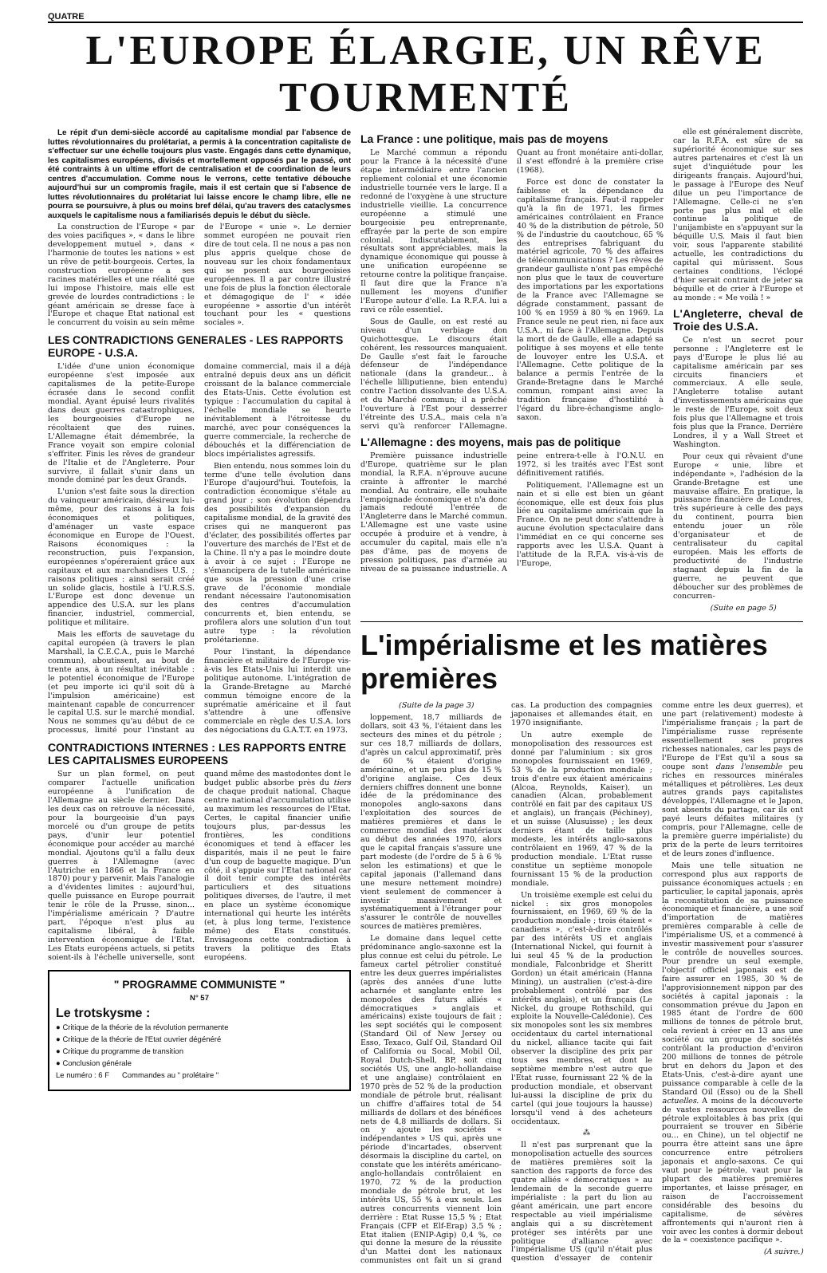QUATRE
L'EUROPE ÉLARGIE, UN RÊVE TOURMENTÉ
Le répit d'un demi-siècle accordé au capitalisme mondial par l'absence de luttes révolutionnaires du prolétariat, a permis à la concentration capitaliste de s'effectuer sur une échelle toujours plus vaste. Engagés dans cette dynamique, les capitalismes européens, divisés et mortellement opposés par le passé, ont été contraints à un ultime effort de centralisation et de coordination de leurs centres d'accumulation. Comme nous le verrons, cette tentative débouche aujourd'hui sur un compromis fragile, mais il est certain que si l'absence de luttes révolutionnaires du prolétariat lui laisse encore le champ libre, elle ne pourra se poursuivre, à plus ou moins bref délai, qu'au travers des cataclysmes auxquels le capitalisme nous a familiarisés depuis le début du siècle.
La construction de l'Europe « par des voies pacifiques », « dans le libre developpement mutuel », dans « l'harmonie de toutes les nations » est un rêve de petit-bourgeois. Certes, la construction européenne a ses racines matérielles et une réalité que lui impose l'histoire, mais elle est grevée de lourdes contradictions : le géant américain se dresse face à l'Europe et chaque Etat national est le concurrent du voisin au sein même de l'Europe « unie ». Le dernier sommet européen ne pouvait rien dire de tout cela. Il ne nous a pas non plus appris quelque chose de nouveau sur les choix fondamentaux qui se posent aux bourgeoisies européennes. Il a par contre illustré une fois de plus la fonction électorale et démagogique de l' « idée européenne » assortie d'un intérêt touchant pour les « questions sociales ».
LES CONTRADICTIONS GENERALES - LES RAPPORTS EUROPE - U.S.A.
L'idée d'une union économique européenne s'est imposée aux capitalismes de la petite-Europe écrasée dans le second conflit mondial. Ayant épuisé leurs rivalités dans deux guerres catastrophiques, les bourgeoisies d'Europe ne récoltaient que des ruines. L'Allemagne était démembrée, la France voyait son empire colonial s'effriter. Finis les rêves de grandeur de l'Italie et de l'Angleterre. Pour survivre, il fallait s'unir dans un monde dominé par les deux Grands.
L'union s'est faite sous la direction du vainqueur américain, désireux lui-même, pour des raisons à la fois économiques et politiques, d'aménager un vaste espace économique en Europe de l'Ouest. Raisons économiques : la reconstruction, puis l'expansion, européennes s'opéreraient grâce aux capitaux et aux marchandises U.S. ; raisons politiques : ainsi serait créé un solide glacis, hostile à l'U.R.S.S. L'Europe est donc devenue un appendice des U.S.A. sur les plans financier, industriel, commercial, politique et militaire.
Mais les efforts de sauvetage du capital européen (à travers le plan Marshall, la C.E.C.A., puis le Marché commun), aboutissent, au bout de trente ans, à un résultat inévitable : le potentiel économique de l'Europe (et peu importe ici qu'il soit dû à l'impulsion américaine) est maintenant capable de concurrencer le capital U.S. sur le marché mondial. Nous ne sommes qu'au début de ce processus, limité pour l'instant au domaine commercial, mais il a déjà entraîné depuis deux ans un déficit croissant de la balance commerciale des Etats-Unis. Cette évolution est typique : l'accumulation du capital à l'échelle mondiale se heurte inévitablement à l'étroitesse du marché, avec pour conséquences la guerre commerciale, la recherche de débouchés et la différenciation de blocs impérialistes agressifs.
Bien entendu, nous sommes loin du terme d'une telle évolution dans l'Europe d'aujourd'hui. Toutefois, la contradiction économique s'étale au grand jour ; son évolution dépendra des possibilités d'expansion du capitalisme mondial, de la gravité des crises qui ne manqueront pas d'éclater, des possibilités offertes par l'ouverture des marchés de l'Est et de la Chine. Il n'y a pas le moindre doute à avoir à ce sujet : l'Europe ne s'émancipera de la tutelle américaine que sous la pression d'une crise grave de l'économie mondiale rendant nécessaire l'autonomisation des centres d'accumulation concurrents et, bien entendu, se profilera alors une solution d'un tout autre type : la révolution prolétarienne.
Pour l'instant, la dépendance financière et militaire de l'Europe vis-à-vis les Etats-Unis lui interdit une politique autonome. L'intégration de la Grande-Bretagne au Marché commun témoigne encore de la suprématie américaine et il faut s'attendre à une offensive commerciale en règle des U.S.A. lors des négociations du G.A.T.T. en 1973.
CONTRADICTIONS INTERNES : LES RAPPORTS ENTRE LES CAPITALISMES EUROPEENS
Sur un plan formel, on peut comparer l'actuelle unification européenne à l'unification de l'Allemagne au siècle dernier. Dans les deux cas on retrouve la nécessité, pour la bourgeoisie d'un pays morcelé ou d'un groupe de petits pays, d'unir leur potentiel économique pour accéder au marché mondial. Ajoutons qu'il a fallu deux guerres à l'Allemagne (avec l'Autriche en 1866 et la France en 1870) pour y parvenir. Mais l'analogie a d'évidentes limites : aujourd'hui, quelle puissance en Europe pourrait tenir le rôle de la Prusse, sinon... l'impérialisme américain ? D'autre part, l'époque n'est plus au capitalisme libéral, à faible intervention économique de l'Etat. Les Etats européens actuels, si petits soient-ils à l'échelle universelle, sont quand même des mastodontes dont le budget public absorbe près du tiers de chaque produit national. Chaque centre national d'accumulation utilise au maximum les ressources de l'Etat. Certes, le capital financier unifie toujours plus, par-dessus les frontières, les conditions économiques et tend à effacer les disparités, mais il ne peut le faire d'un coup de baguette magique. D'un côté, il s'appuie sur l'Etat national car il doit tenir compte des intérêts particuliers et des situations politiques diverses, de l'autre, il met en place un système économique international qui heurte les intérêts (et, à plus long terme, l'existence même) des Etats constitués. Envisageons cette contradiction à travers la politique des Etats européens.
" PROGRAMME COMMUNISTE "
N° 57
Le trotskysme :
● Critique de la théorie de la révolution permanente
● Critique de la théorie de l'Etat ouvrier dégénéré
● Critique du programme de transition
● Conclusion générale
Le numéro : 6 F Commandes au " prolétaire "
La France : une politique, mais pas de moyens
Le Marché commun a répondu pour la France à la nécessité d'une étape intermédiaire entre l'ancien repliement colonial et une économie industrielle tournée vers le large. Il a redonné de l'oxygène à une structure industrielle vieillie. La concurrence européenne a stimulé une bourgeoisie peu entreprenante, effrayée par la perte de son empire colonial. Indiscutablement, les résultats sont appréciables, mais la dynamique économique qui pousse à une unification européenne se retourne contre la politique française. Il faut dire que la France n'a nullement les moyens d'unifier l'Europe autour d'elle. La R.F.A. lui a ravi ce rôle essentiel.
Sous de Gaulle, on est resté au niveau d'un verbiage don Quichottesque. Le discours était cohérent, les ressources manquaient. De Gaulle s'est fait le farouche défenseur de l'indépendance nationale (dans la grandeur... à l'échelle lilliputienne, bien entendu) contre l'action dissolvante des U.S.A. et du Marché commun; il a prêché l'ouverture à l'Est pour desserrer l'étreinte des U.S.A., mais cela n'a servi qu'à renforcer l'Allemagne. Quant au front monétaire anti-dollar, il s'est effondré à la première crise (1968).
Force est donc de constater la faiblesse et la dépendance du capitalisme français. Faut-il rappeler qu'à la fin de 1971, les firmes américaines contrôlaient en France 40 % de la distribution de pétrole, 50 % de l'industrie du caoutchouc, 65 % des entreprises fabriquant du matériel agricole, 70 % des affaires de télécommunications ? Les rêves de grandeur gaulliste n'ont pas empêché non plus que le taux de couverture des importations par les exportations de la France avec l'Allemagne se dégrade constamment, passant de 100 % en 1959 à 80 % en 1969. La France seule ne peut rien, ni face aux U.S.A., ni face à l'Allemagne. Depuis la mort de de Gaulle, elle a adapté sa politique à ses moyens et elle tente de louvoyer entre les U.S.A. et l'Allemagne. Cette politique de la balance a permis l'entrée de la Grande-Bretagne dans le Marché commun, rompant ainsi avec la tradition française d'hostilité à l'égard du libre-échangisme anglo-saxon.
L'Allemagne : des moyens, mais pas de politique
Première puissance industrielle d'Europe, quatrième sur le plan mondial, la R.F.A. n'éprouve aucune crainte à affronter le marché mondial. Au contraire, elle souhaite l'empoignade économique et n'a donc jamais redouté l'entrée de l'Angleterre dans le Marché commun. L'Allemagne est une vaste usine occupée à produire et à vendre, à accumuler du capital, mais elle n'a pas d'âme, pas de moyens de pression politiques, pas d'armée au niveau de sa puissance industrielle. A peine entrera-t-elle à l'O.N.U. en 1972, si les traités avec l'Est sont définitivement ratifiés.
Politiquement, l'Allemagne est un nain et si elle est bien un géant économique, elle est deux fois plus liée au capitalisme américain que la France. On ne peut donc s'attendre à aucune évolution spectaculaire dans l'immédiat en ce qui concerne ses rapports avec les U.S.A. Quant à l'attitude de la R.F.A. vis-à-vis de l'Europe,
elle est généralement discrète, car la R.F.A. est sûre de sa supériorité économique sur ses autres partenaires et c'est là un sujet d'inquiétude pour les dirigeants français. Aujourd'hui, le passage à l'Europe des Neuf dilue un peu l'importance de l'Allemagne. Celle-ci ne s'en porte pas plus mal et elle continue la politique de l'unijambiste en s'appuyant sur la béquille U.S. Mais il faut bien voir, sous l'apparente stabilité actuelle, les contradictions du capital qui mûrissent. Sous certaines conditions, l'éclopé d'hier serait contraint de jeter sa béquille et de crier à l'Europe et au monde : « Me voilà ! »
L'Angleterre, cheval de Troie des U.S.A.
Ce n'est un secret pour personne : l'Angleterre est le pays d'Europe le plus lié au capitalisme américain par ses circuits financiers et commerciaux. A elle seule, l'Angleterre totalise autant d'investissements américains que le reste de l'Europe, soit deux fois plus que l'Allemagne et trois fois plus que la France. Derrière Londres, il y a Wall Street et Washington.
Pour ceux qui rêvaient d'une Europe « unie, libre et indépendante », l'adhésion de la Grande-Bretagne est une mauvaise affaire. En pratique, la puissance financière de Londres, très supérieure à celle des pays du continent, pourra bien entendu jouer un rôle d'organisateur et de centralisateur du capital européen. Mais les efforts de productivité de l'industrie stagnant depuis la fin de la guerre, ne peuvent que déboucher sur des problèmes de concurren-
(Suite en page 5)
L'impérialisme et les matières premières
(Suite de la page 3)
loppement, 18,7 milliards de dollars, soit 43 %, l'étaient dans les secteurs des mines et du pétrole ; sur ces 18,7 milliards de dollars, d'après un calcul approximatif, près de 60 % étaient d'origine américaine, et un peu plus de 15 % d'origine anglaise. Ces deux derniers chiffres donnent une bonne idée de la prédominance des monopoles anglo-saxons dans l'exploitation des sources de matières premières et dans le commerce mondial des matériaux au début des années 1970, alors que le capital français s'assure une part modeste (de l'ordre de 5 à 6 % selon les estimations) et que le capital japonais (l'allemand dans une mesure nettement moindre) vient seulement de commencer à investir massivement et systématiquement à l'étranger pour s'assurer le contrôle de nouvelles sources de matières premières.
Le domaine dans lequel cette prédominance anglo-saxonne est la plus connue est celui du pétrole. Le fameux cartel pétrolier constitué entre les deux guerres impérialistes (après des années d'une lutte acharnée et sanglante entre les monopoles des futurs alliés « démocratiques » anglais et américains) existe toujours de fait ; les sept sociétés qui le composent (Standard Oil of New Jersey ou Esso, Texaco, Gulf Oil, Standard Oil of California ou Socal, Mobil Oil, Royal Dutch-Shell, BP, soit cinq sociétés US, une anglo-hollandaise et une anglaise) contrôlaient en 1970 près de 52 % de la production mondiale de pétrole brut, réalisant un chiffre d'affaires total de 54 milliards de dollars et des bénéfices nets de 4,8 milliards de dollars. Si on y ajoute les sociétés « indépendantes » US qui, après une période d'incartades, observent désormais la discipline du cartel, on constate que les intérêts américano-anglo-hollandais contrôlaient en 1970, 72 % de la production mondiale de pétrole brut, et les intérêts US, 55 % à eux seuls. Les autres concurrents viennent loin derrière : Etat Russe 15,5 % ; Etat Français (CFP et Elf-Erap) 3,5 % ; Etat italien (ENIP-Agip) 0,4 %, ce qui donne la mesure de la réussite d'un Mattei dont les nationaux communistes ont fait un si grand cas. La production des compagnies japonaises et allemandes était, en 1970 insignifiante.
Un autre exemple de monopolisation des ressources est donné par l'aluminium : six gros monopoles fournissaient en 1969, 53 % de la production mondiale ; trois d'entre eux étaient américains (Alcoa, Reynolds, Kaiser), un canadien (Alcan, probablement contrôlé en fait par des capitaux US et anglais), un français (Péchiney), et un suisse (Alusuisse) ; les deux derniers étant de taille plus modeste, les intérêts anglo-saxons contrôlaient en 1969, 47 % de la production mondiale. L'Etat russe constitue un septième monopole fournissant 15 % de la production mondiale.
Un troisième exemple est celui du nickel : six gros monopoles fournissaient, en 1969, 69 % de la production mondiale ; trois étaient « canadiens », c'est-à-dire contrôlés par des intérêts US et anglais (International Nickel, qui fournit à lui seul 45 % de la production mondiale, Falconbridge et Sheritt Gordon) un était américain (Hanna Mining), un australien (c'est-à-dire probablement contrôlé par des intérêts anglais), et un français (Le Nickel, du groupe Rothschild, qui exploite la Nouvelle-Calédonie). Ces six monopoles sont les six membres occidentaux du cartel international du nickel, alliance tacite qui fait observer la discipline des prix par tous ses membres, et dont le septième membre n'est autre que l'Etat russe, fournissant 22 % de la production mondiale, et observant lui-aussi la discipline de prix du cartel (qui joue toujours la hausse) lorsqu'il vend à des acheteurs occidentaux.
⁂
Il n'est pas surprenant que la monopolisation actuelle des sources de matières premières soit la sanction des rapports de force des quatre alliés « démocratiques » au lendemain de la seconde guerre impérialiste : la part du lion au géant américain, une part encore respectable au vieil impérialisme anglais qui a su discrètement protéger ses intérêts par une politique d'alliance avec l'impérialisme US (qu'il n'était plus question d'essayer de contenir comme entre les deux guerres), et une part (relativement) modeste à l'impérialisme français ; la part de l'impérialisme russe représente essentiellement ses propres richesses nationales, car les pays de l'Europe de l'Est qu'il a sous sa coupe sont dans l'ensemble peu riches en ressources minérales métalliques et pétrolières. Les deux autres grands pays capitalistes développés, l'Allemagne et le Japon, sont absents du partage, car ils ont payé leurs défaites militaires (y compris, pour l'Allemagne, celle de la première guerre impérialiste) du prix de la perte de leurs territoires et de leurs zones d'influence.
Mais une telle situation ne correspond plus aux rapports de puissance économiques actuels ; en particulier, le capital japonais, après la reconstitution de sa puissance économique et financière, a une soif d'importation de matières premières comparable à celle de l'impérialisme US, et a commencé à investir massivement pour s'assurer le contrôle de nouvelles sources. Pour prendre un seul exemple, l'objectif officiel japonais est de faire assurer en 1985, 30 % de l'approvisionnement nippon par des sociétés à capital japonais : la consommation prévue du Japon en 1985 étant de l'ordre de 600 millions de tonnes de pétrole brut, cela revient à créer en 13 ans une société ou un groupe de sociétés contrôlant la production d'environ 200 millions de tonnes de pétrole brut en dehors du Japon et des Etats-Unis, c'est-à-dire ayant une puissance comparable à celle de la Standard Oil (Esso) ou de la Shell actuelles. A moins de la découverte de vastes ressources nouvelles de pétrole exploitables à bas prix (qui pourraient se trouver en Sibérie ou... en Chine), un tel objectif ne pourra être atteint sans une âpre concurrence entre pétroliers japonais et anglo-saxons. Ce qui vaut pour le pétrole, vaut pour la plupart des matières premières importantes, et laisse présager, en raison de l'accroissement considérable des besoins du capitalisme, de sévères affrontements qui n'auront rien à voir avec les contes à dormir debout de la « coexistence pacifique ».
(A suivre.)